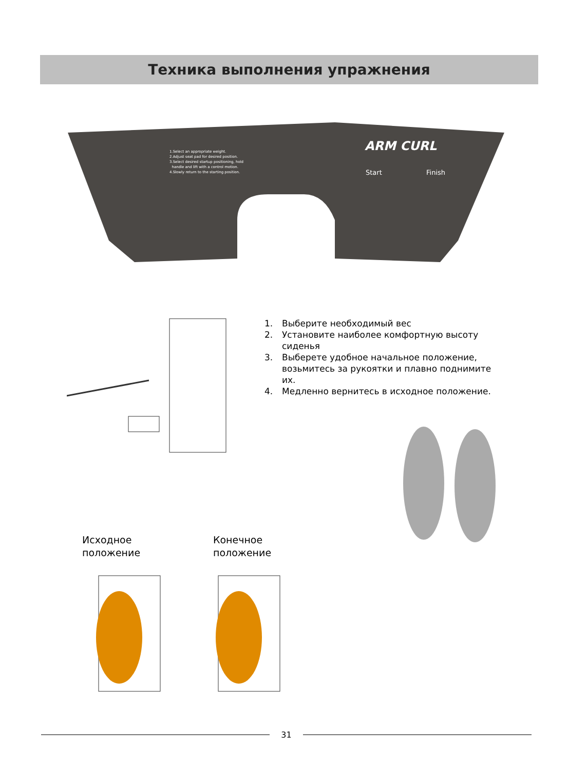Техника выполнения упражнения
1.Select an appropriate weight.
2.Adjust seat pad for desired position.
3.Select desired startup positioning, hold
handle and lift with a control motion.
4.Slowly return to the starting position.
ARM CURL
Start Finish
1. Выберите необходимый вес
2. Установите наиболее комфортную высоту сиденья
3. Выберете удобное начальное положение, возьмитесь за рукоятки и плавно поднимите их.
4. Медленно вернитесь в исходное положение.
Исходное
положение
Конечное
положение
31